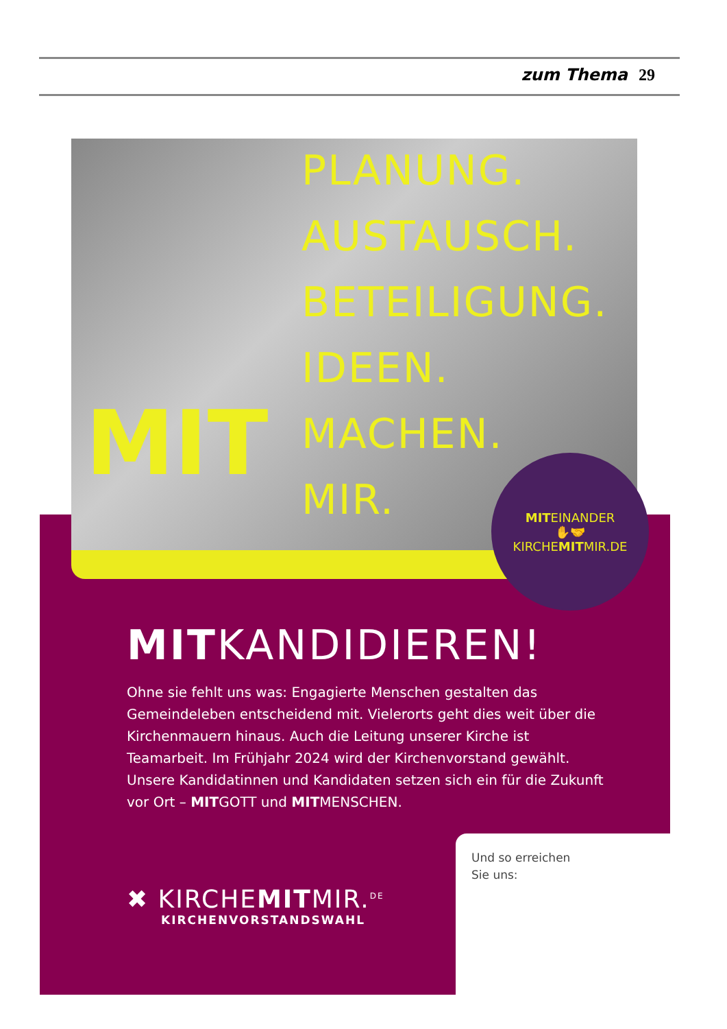zum Thema 29
PLANUNG.
AUSTAUSCH.
BETEILIGUNG.
IDEEN.
MACHEN.
MIR.
MIT
MITEINANDER
✋🤝
KIRCHEMITMIR.DE
MITKANDIDIEREN!
Ohne sie fehlt uns was: Engagierte Menschen gestalten das Gemeindeleben entscheidend mit. Vielerorts geht dies weit über die Kirchenmauern hinaus. Auch die Leitung unserer Kirche ist Teamarbeit. Im Frühjahr 2024 wird der Kirchenvorstand gewählt. Unsere Kandidatinnen und Kandidaten setzen sich ein für die Zukunft vor Ort – MITGOTT und MITMENSCHEN.
Und so erreichen
Sie uns:
✖ KIRCHEMITMIR.<sup>DE</sup>
KIRCHENVORSTANDSWAHL